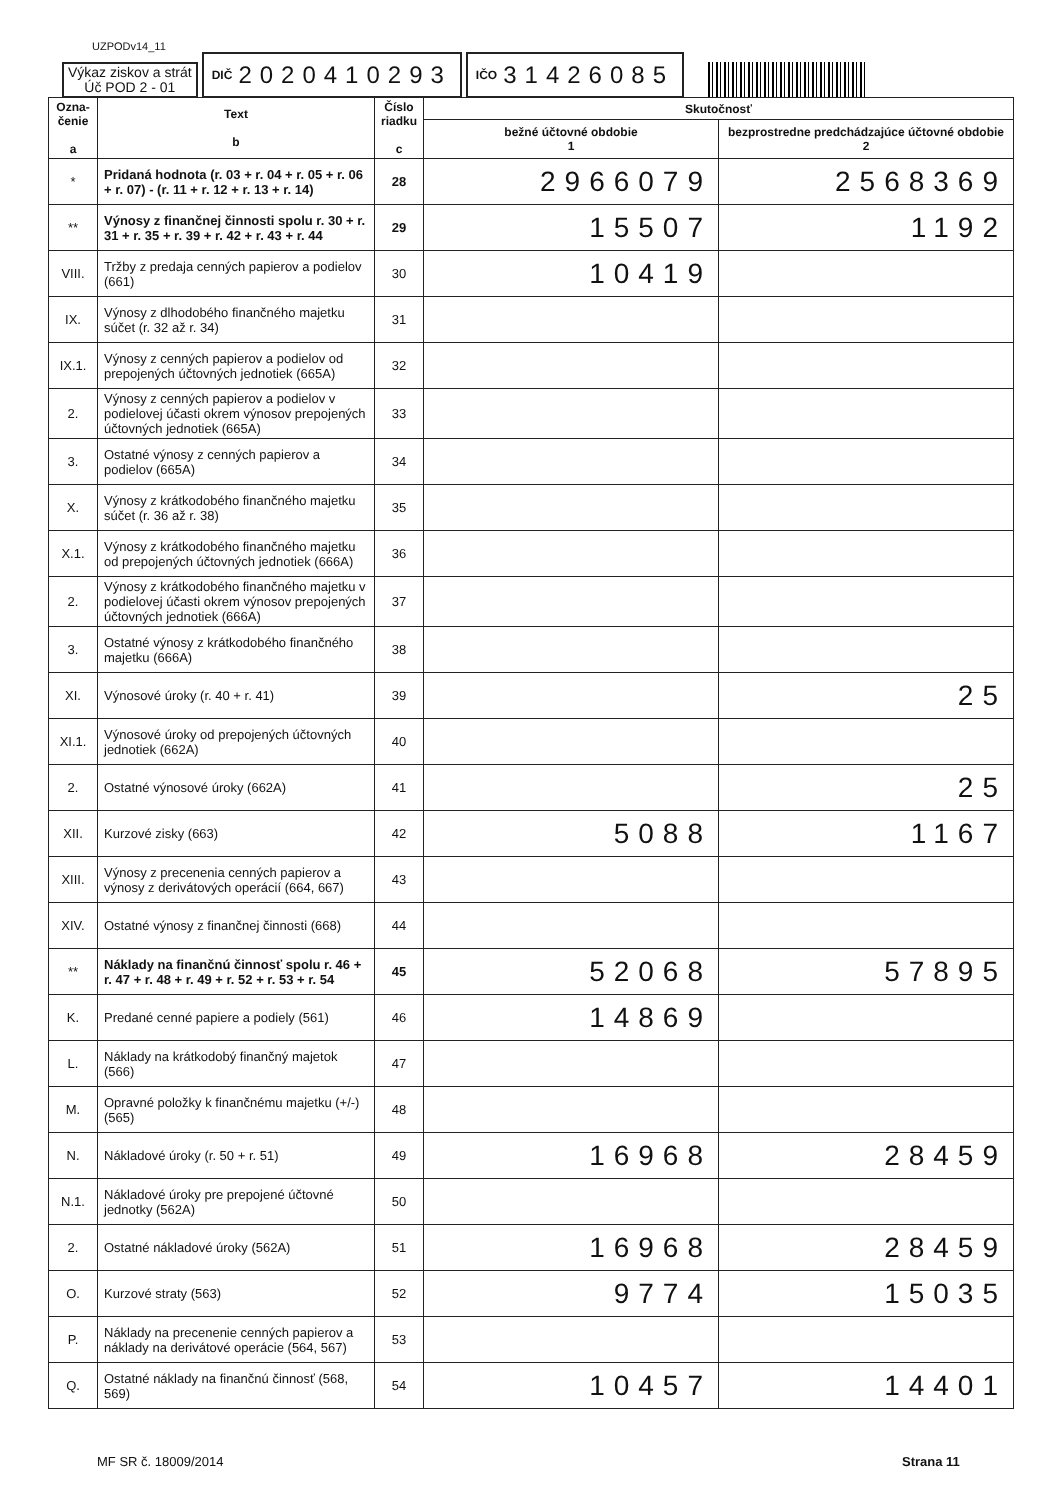UZPODv14_11
Výkaz ziskov a strát
Úč POD 2 - 01
DIČ 2020410293
IČO 31426085
| Ozna- čenie a | Text b | Číslo riadku c | Skutočnosť | |
| --- | --- | --- | --- | --- |
| | | | bežné účtovné obdobie 1 | bezprostredne predchádzajúce účtovné obdobie 2 |
| * | Pridaná hodnota (r. 03 + r. 04 + r. 05 + r. 06 + r. 07) - (r. 11 + r. 12 + r. 13 + r. 14) | 28 | 2966079 | 2568369 |
| ** | Výnosy z finančnej činnosti spolu r. 30 + r. 31 + r. 35 + r. 39 + r. 42 + r. 43 + r. 44 | 29 | 15507 | 1192 |
| VIII. | Tržby z predaja cenných papierov a podielov (661) | 30 | 10419 | |
| IX. | Výnosy z dlhodobého finančného majetku súčet (r. 32 až r. 34) | 31 | | |
| IX.1. | Výnosy z cenných papierov a podielov od prepojených účtovných jednotiek (665A) | 32 | | |
| 2. | Výnosy z cenných papierov a podielov v podielovej účasti okrem výnosov prepojených účtovných jednotiek (665A) | 33 | | |
| 3. | Ostatné výnosy z cenných papierov a podielov (665A) | 34 | | |
| X. | Výnosy z krátkodobého finančného majetku súčet (r. 36 až r. 38) | 35 | | |
| X.1. | Výnosy z krátkodobého finančného majetku od prepojených účtovných jednotiek (666A) | 36 | | |
| 2. | Výnosy z krátkodobého finančného majetku v podielovej účasti okrem výnosov prepojených účtovných jednotiek (666A) | 37 | | |
| 3. | Ostatné výnosy z krátkodobého finančného majetku (666A) | 38 | | |
| XI. | Výnosové úroky (r. 40 + r. 41) | 39 | | 25 |
| XI.1. | Výnosové úroky od prepojených účtovných jednotiek (662A) | 40 | | |
| 2. | Ostatné výnosové úroky (662A) | 41 | | 25 |
| XII. | Kurzové zisky (663) | 42 | 5088 | 1167 |
| XIII. | Výnosy z precenenia cenných papierov a výnosy z derivátových operácií (664, 667) | 43 | | |
| XIV. | Ostatné výnosy z finančnej činnosti (668) | 44 | | |
| ** | Náklady na finančnú činnosť spolu r. 46 + r. 47 + r. 48 + r. 49 + r. 52 + r. 53 + r. 54 | 45 | 52068 | 57895 |
| K. | Predané cenné papiere a podiely (561) | 46 | 14869 | |
| L. | Náklady na krátkodobý finančný majetok (566) | 47 | | |
| M. | Opravné položky k finančnému majetku (+/-) (565) | 48 | | |
| N. | Nákladové úroky (r. 50 + r. 51) | 49 | 16968 | 28459 |
| N.1. | Nákladové úroky pre prepojené účtovné jednotky (562A) | 50 | | |
| 2. | Ostatné nákladové úroky (562A) | 51 | 16968 | 28459 |
| O. | Kurzové straty (563) | 52 | 9774 | 15035 |
| P. | Náklady na precenenie cenných papierov a náklady na derivátové operácie (564, 567) | 53 | | |
| Q. | Ostatné náklady na finančnú činnosť (568, 569) | 54 | 10457 | 14401 |
MF SR č. 18009/2014 Strana 11